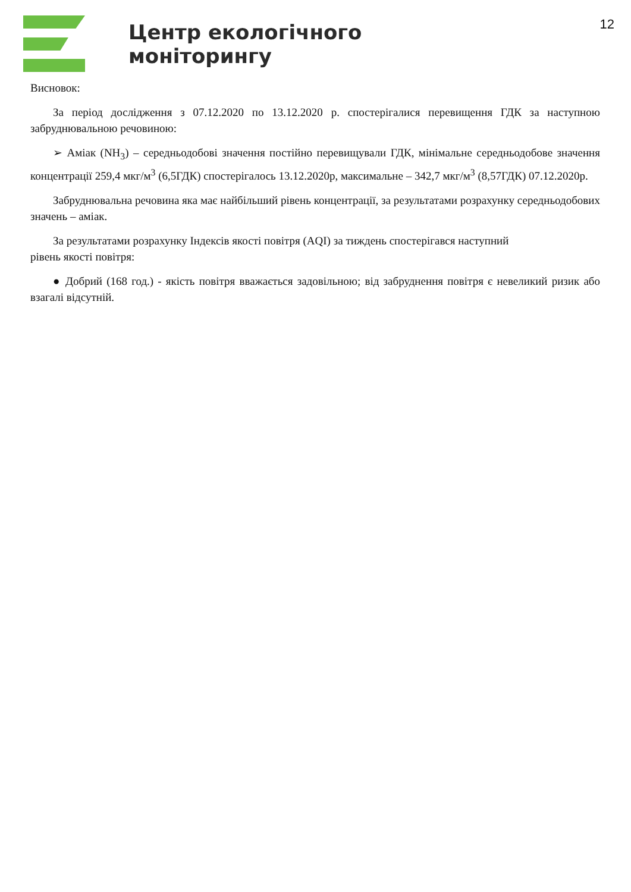12
Центр екологічного
моніторингу
Висновок:
За період дослідження з 07.12.2020 по 13.12.2020 р. спостерігалися перевищення ГДК за наступною забруднювальною речовиною:
➢ Аміак (NH<sub>3</sub>) – середньодобові значення постійно перевищували ГДК, мінімальне середньодобове значення концентрації 259,4 мкг/м<sup>3</sup> (6,5ГДК) спостерігалось 13.12.2020р, максимальне – 342,7 мкг/м<sup>3</sup> (8,57ГДК) 07.12.2020р.
Забруднювальна речовина яка має найбільший рівень концентрації, за результатами розрахунку середньодобових значень – аміак.
За результатами розрахунку Індексів якості повітря (AQI) за тиждень спостерігався наступний
рівень якості повітря:
● Добрий (168 год.) - якість повітря вважається задовільною; від забруднення повітря є невеликий ризик або взагалі відсутній.